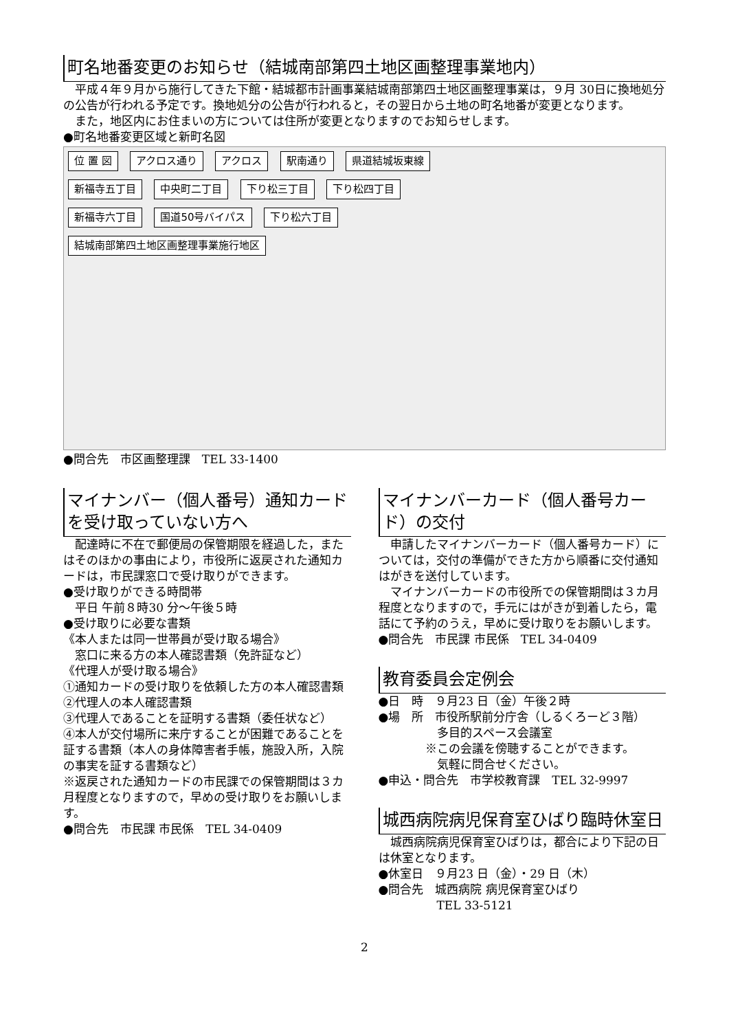町名地番変更のお知らせ（結城南部第四土地区画整理事業地内）
平成４年９月から施行してきた下館・結城都市計画事業結城南部第四土地区画整理事業は，９月 30日に換地処分の公告が行われる予定です。換地処分の公告が行われると，その翌日から土地の町名地番が変更となります。
また，地区内にお住まいの方については住所が変更となりますのでお知らせします。
●町名地番変更区域と新町名図
位 置 図 アクロス通り アクロス 駅南通り 県道結城坂東線
新福寺五丁目 中央町二丁目 下り松三丁目 下り松四丁目
新福寺六丁目 国道50号バイパス 下り松六丁目
結城南部第四土地区画整理事業施行地区
●問合先　市区画整理課　TEL 33-1400
マイナンバー（個人番号）通知カードを受け取っていない方へ
配達時に不在で郵便局の保管期限を経過した，またはそのほかの事由により，市役所に返戻された通知カードは，市民課窓口で受け取りができます。
●受け取りができる時間帯
　平日 午前８時30 分～午後５時
●受け取りに必要な書類
《本人または同一世帯員が受け取る場合》
　窓口に来る方の本人確認書類（免許証など）
《代理人が受け取る場合》
①通知カードの受け取りを依頼した方の本人確認書類
②代理人の本人確認書類
③代理人であることを証明する書類（委任状など）
④本人が交付場所に来庁することが困難であることを証する書類（本人の身体障害者手帳，施設入所，入院の事実を証する書類など）
※返戻された通知カードの市民課での保管期間は３カ月程度となりますので，早めの受け取りをお願いします。
●問合先　市民課 市民係　TEL 34-0409
マイナンバーカード（個人番号カード）の交付
申請したマイナンバーカード（個人番号カード）については，交付の準備ができた方から順番に交付通知はがきを送付しています。
マイナンバーカードの市役所での保管期間は３カ月程度となりますので，手元にはがきが到着したら，電話にて予約のうえ，早めに受け取りをお願いします。
●問合先　市民課 市民係　TEL 34-0409
教育委員会定例会
●日　時　９月23 日（金）午後２時
●場　所　市役所駅前分庁舎（しるくろーど３階）
　　　　　多目的スペース会議室
　　　　※この会議を傍聴することができます。
　　　　　気軽に問合せください。
●申込・問合先　市学校教育課　TEL 32-9997
城西病院病児保育室ひばり臨時休室日
城西病院病児保育室ひばりは，都合により下記の日は休室となります。
●休室日　９月23 日（金）・29 日（木）
●問合先　城西病院 病児保育室ひばり
　　　　　TEL 33-5121
2